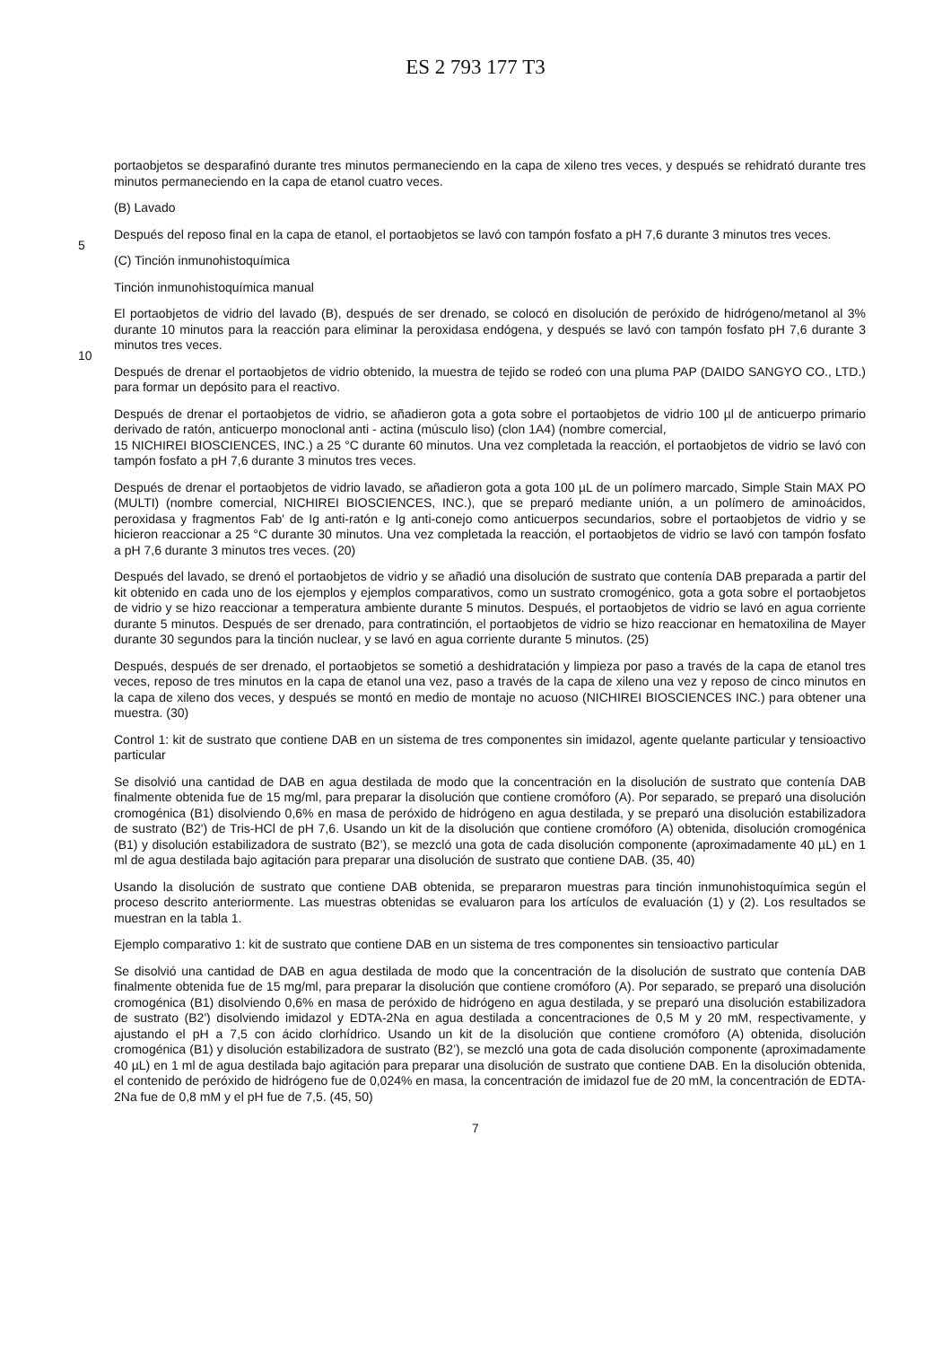ES 2 793 177 T3
portaobjetos se desparafinó durante tres minutos permaneciendo en la capa de xileno tres veces, y después se rehidrató durante tres minutos permaneciendo en la capa de etanol cuatro veces.
(B) Lavado
5 Después del reposo final en la capa de etanol, el portaobjetos se lavó con tampón fosfato a pH 7,6 durante 3 minutos tres veces.
(C) Tinción inmunohistoquímica
Tinción inmunohistoquímica manual
10 El portaobjetos de vidrio del lavado (B), después de ser drenado, se colocó en disolución de peróxido de hidrógeno/metanol al 3% durante 10 minutos para la reacción para eliminar la peroxidasa endógena, y después se lavó con tampón fosfato pH 7,6 durante 3 minutos tres veces.
Después de drenar el portaobjetos de vidrio obtenido, la muestra de tejido se rodeó con una pluma PAP (DAIDO SANGYO CO., LTD.) para formar un depósito para el reactivo.
Después de drenar el portaobjetos de vidrio, se añadieron gota a gota sobre el portaobjetos de vidrio 100 µl de anticuerpo primario derivado de ratón, anticuerpo monoclonal anti - actina (músculo liso) (clon 1A4) (nombre comercial,
15 NICHIREI BIOSCIENCES, INC.) a 25 °C durante 60 minutos. Una vez completada la reacción, el portaobjetos de vidrio se lavó con tampón fosfato a pH 7,6 durante 3 minutos tres veces.
Después de drenar el portaobjetos de vidrio lavado, se añadieron gota a gota 100 µL de un polímero marcado, Simple Stain MAX PO (MULTI) (nombre comercial, NICHIREI BIOSCIENCES, INC.), que se preparó mediante unión, a un polímero de aminoácidos, peroxidasa y fragmentos Fab' de Ig anti-ratón e Ig anti-conejo como anticuerpos secundarios, sobre el portaobjetos de vidrio y se hicieron reaccionar a 25 °C durante 30 minutos. Una vez completada la reacción, el portaobjetos de vidrio se lavó con tampón fosfato a pH 7,6 durante 3 minutos tres veces. (20)
Después del lavado, se drenó el portaobjetos de vidrio y se añadió una disolución de sustrato que contenía DAB preparada a partir del kit obtenido en cada uno de los ejemplos y ejemplos comparativos, como un sustrato cromogénico, gota a gota sobre el portaobjetos de vidrio y se hizo reaccionar a temperatura ambiente durante 5 minutos. Después, el portaobjetos de vidrio se lavó en agua corriente durante 5 minutos. Después de ser drenado, para contratinción, el portaobjetos de vidrio se hizo reaccionar en hematoxilina de Mayer durante 30 segundos para la tinción nuclear, y se lavó en agua corriente durante 5 minutos. (25)
Después, después de ser drenado, el portaobjetos se sometió a deshidratación y limpieza por paso a través de la capa de etanol tres veces, reposo de tres minutos en la capa de etanol una vez, paso a través de la capa de xileno una vez y reposo de cinco minutos en la capa de xileno dos veces, y después se montó en medio de montaje no acuoso (NICHIREI BIOSCIENCES INC.) para obtener una muestra. (30)
Control 1: kit de sustrato que contiene DAB en un sistema de tres componentes sin imidazol, agente quelante particular y tensioactivo particular
Se disolvió una cantidad de DAB en agua destilada de modo que la concentración en la disolución de sustrato que contenía DAB finalmente obtenida fue de 15 mg/ml, para preparar la disolución que contiene cromóforo (A). Por separado, se preparó una disolución cromogénica (B1) disolviendo 0,6% en masa de peróxido de hidrógeno en agua destilada, y se preparó una disolución estabilizadora de sustrato (B2') de Tris-HCl de pH 7,6. Usando un kit de la disolución que contiene cromóforo (A) obtenida, disolución cromogénica (B1) y disolución estabilizadora de sustrato (B2’), se mezcló una gota de cada disolución componente (aproximadamente 40 µL) en 1 ml de agua destilada bajo agitación para preparar una disolución de sustrato que contiene DAB. (35, 40)
Usando la disolución de sustrato que contiene DAB obtenida, se prepararon muestras para tinción inmunohistoquímica según el proceso descrito anteriormente. Las muestras obtenidas se evaluaron para los artículos de evaluación (1) y (2). Los resultados se muestran en la tabla 1.
Ejemplo comparativo 1: kit de sustrato que contiene DAB en un sistema de tres componentes sin tensioactivo particular
Se disolvió una cantidad de DAB en agua destilada de modo que la concentración de la disolución de sustrato que contenía DAB finalmente obtenida fue de 15 mg/ml, para preparar la disolución que contiene cromóforo (A). Por separado, se preparó una disolución cromogénica (B1) disolviendo 0,6% en masa de peróxido de hidrógeno en agua destilada, y se preparó una disolución estabilizadora de sustrato (B2') disolviendo imidazol y EDTA-2Na en agua destilada a concentraciones de 0,5 M y 20 mM, respectivamente, y ajustando el pH a 7,5 con ácido clorhídrico. Usando un kit de la disolución que contiene cromóforo (A) obtenida, disolución cromogénica (B1) y disolución estabilizadora de sustrato (B2’), se mezcló una gota de cada disolución componente (aproximadamente 40 µL) en 1 ml de agua destilada bajo agitación para preparar una disolución de sustrato que contiene DAB. En la disolución obtenida, el contenido de peróxido de hidrógeno fue de 0,024% en masa, la concentración de imidazol fue de 20 mM, la concentración de EDTA-2Na fue de 0,8 mM y el pH fue de 7,5. (45, 50)
7